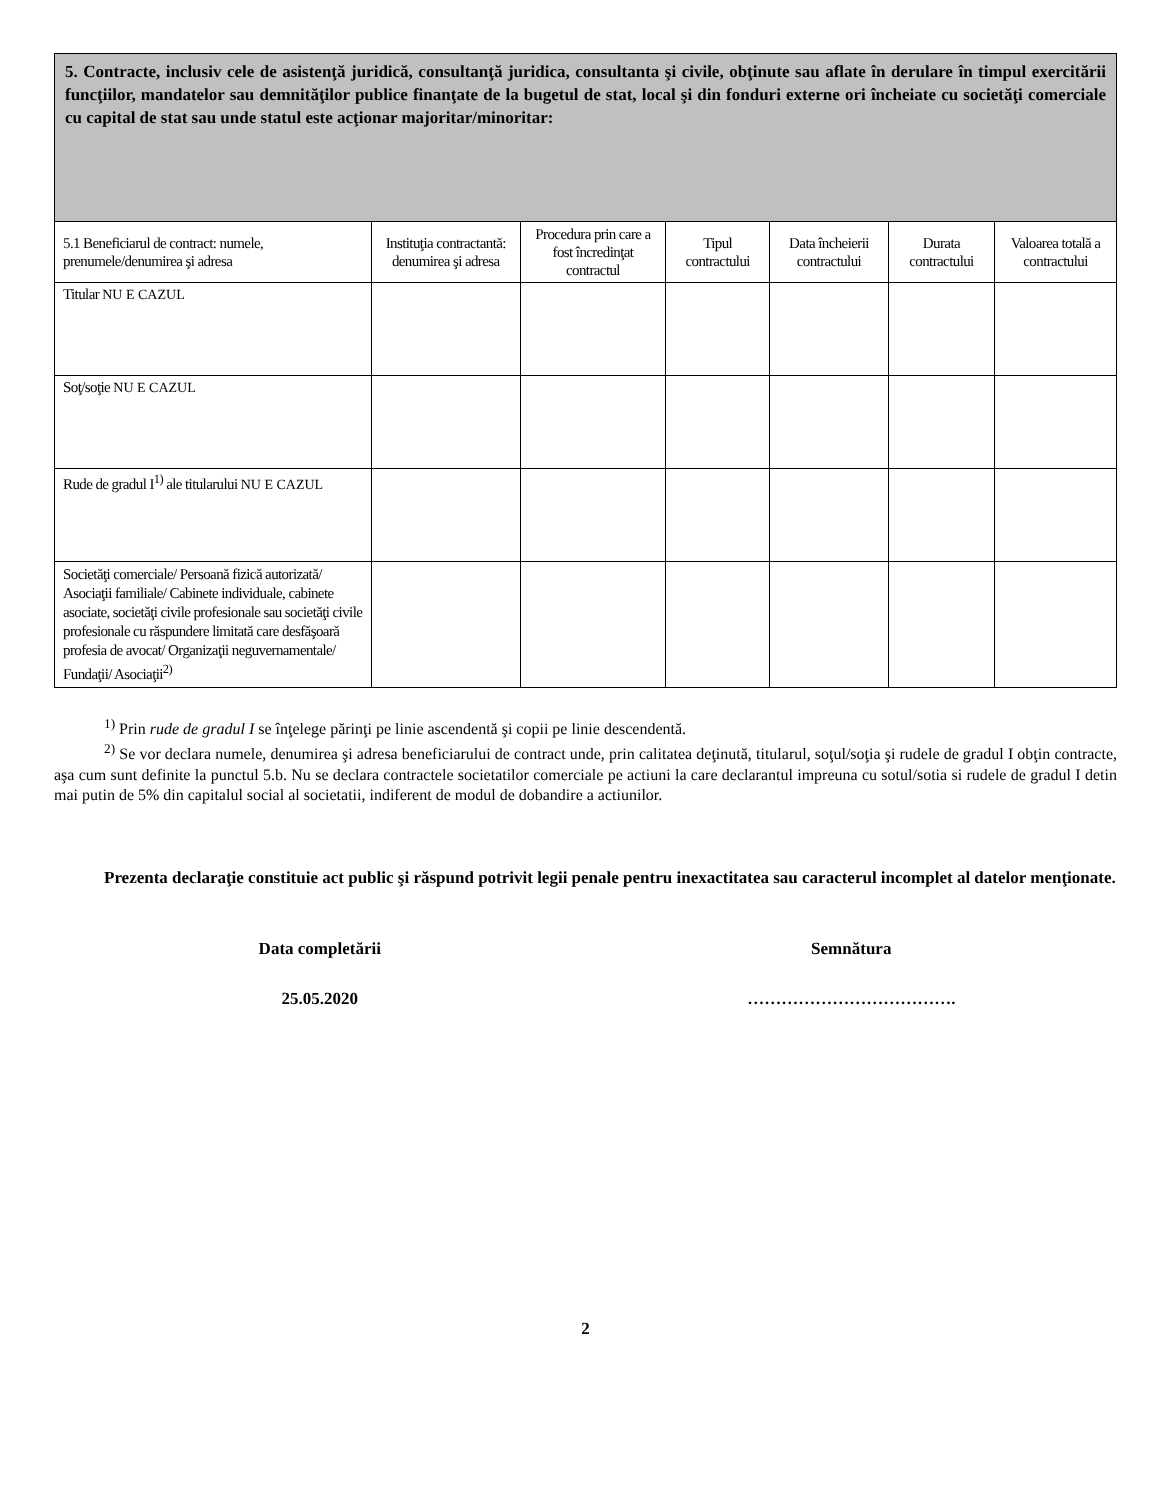| 5. Contracte, inclusiv cele de asistenţă juridică, consultanţă juridica, consultanta şi civile, obţinute sau aflate în derulare în timpul exercitării funcţiilor, mandatelor sau demnităţilor publice finanţate de la bugetul de stat, local şi din fonduri externe ori încheiate cu societăţi comerciale cu capital de stat sau unde statul este acţionar majoritar/minoritar: | | | | | | |
| 5.1 Beneficiarul de contract: numele, prenumele/denumirea şi adresa | Instituţia contractantă: denumirea şi adresa | Procedura prin care a fost încredinţat contractul | Tipul contractului | Data încheierii contractului | Durata contractului | Valoarea totală a contractului |
| Titular NU E CAZUL | | | | | | |
| Soţ/soţie NU E CAZUL | | | | | | |
| Rude de gradul I<sup>1)</sup> ale titularului NU E CAZUL | | | | | | |
| Societăţi comerciale/ Persoană fizică autorizată/ Asociaţii familiale/ Cabinete individuale, cabinete asociate, societăţi civile profesionale sau societăţi civile profesionale cu răspundere limitată care desfăşoară profesia de avocat/ Organizaţii neguvernamentale/ Fundaţii/ Asociaţii<sup>2)</sup> | | | | | | |
<sup>1)</sup> Prin rude de gradul I se înţelege părinţi pe linie ascendentă şi copii pe linie descendentă.
<sup>2)</sup> Se vor declara numele, denumirea şi adresa beneficiarului de contract unde, prin calitatea deţinută, titularul, soţul/soţia şi rudele de gradul I obţin contracte, aşa cum sunt definite la punctul 5.b. Nu se declara contractele societatilor comerciale pe actiuni la care declarantul impreuna cu sotul/sotia si rudele de gradul I detin mai putin de 5% din capitalul social al societatii, indiferent de modul de dobandire a actiunilor.
Prezenta declaraţie constituie act public şi răspund potrivit legii penale pentru inexactitatea sau caracterul incomplet al datelor menţionate.
Data completării Semnătura
25.05.2020 ……………………………….
2